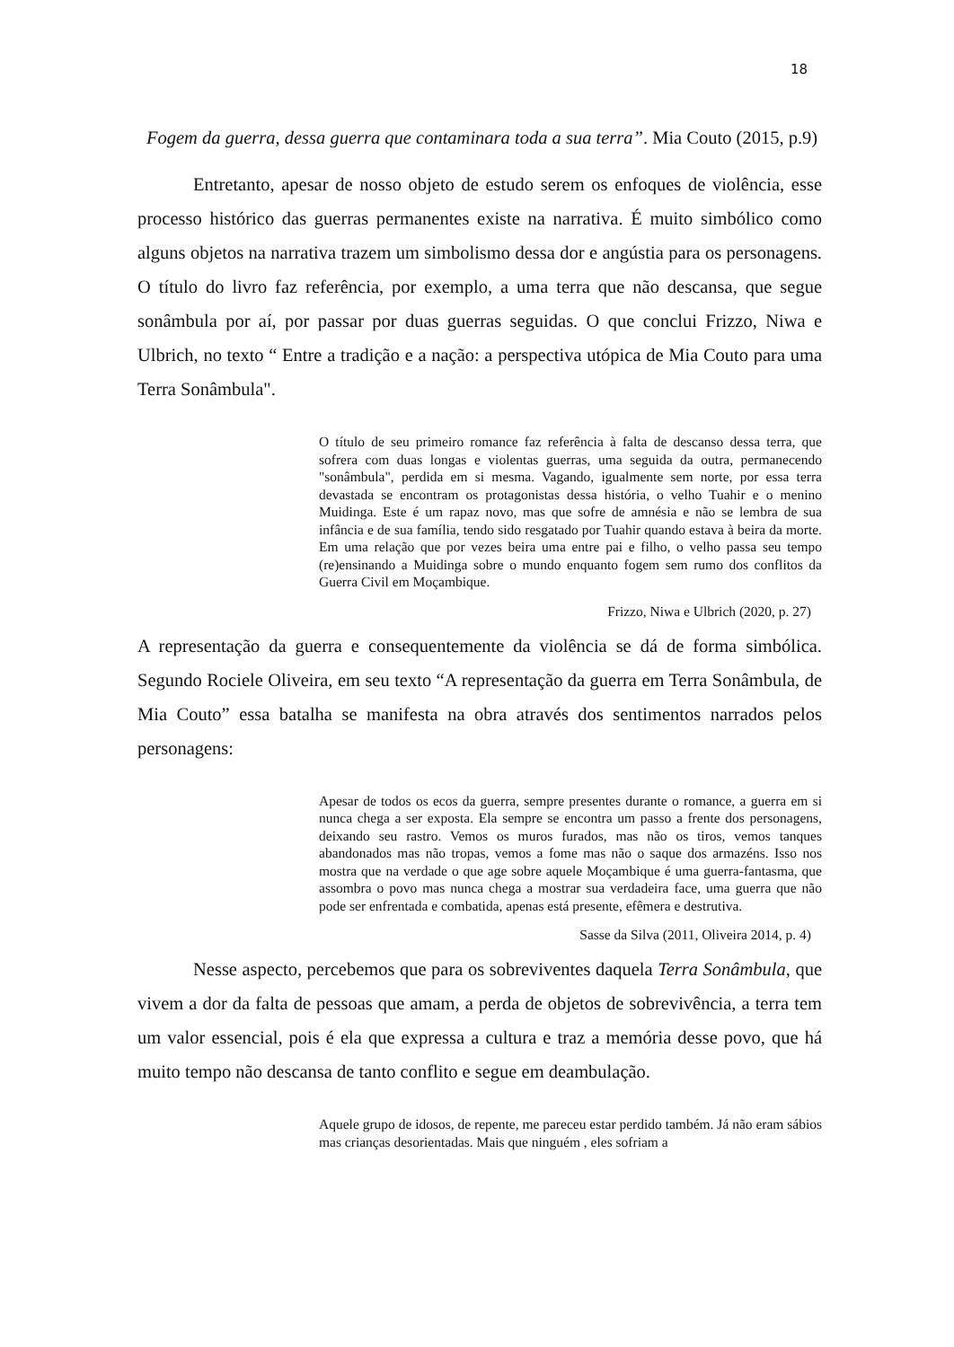18
Fogem da guerra, dessa guerra que contaminara toda a sua terra”. Mia Couto (2015, p.9)
Entretanto, apesar de nosso objeto de estudo serem os enfoques de violência, esse processo histórico das guerras permanentes existe na narrativa. É muito simbólico como alguns objetos na narrativa trazem um simbolismo dessa dor e angústia para os personagens. O título do livro faz referência, por exemplo, a uma terra que não descansa, que segue sonâmbula por aí, por passar por duas guerras seguidas. O que conclui Frizzo, Niwa e Ulbrich, no texto “ Entre a tradição e a nação: a perspectiva utópica de Mia Couto para uma Terra Sonâmbula".
O título de seu primeiro romance faz referência à falta de descanso dessa terra, que sofrera com duas longas e violentas guerras, uma seguida da outra, permanecendo "sonâmbula", perdida em si mesma. Vagando, igualmente sem norte, por essa terra devastada se encontram os protagonistas dessa história, o velho Tuahir e o menino Muidinga. Este é um rapaz novo, mas que sofre de amnésia e não se lembra de sua infância e de sua família, tendo sido resgatado por Tuahir quando estava à beira da morte. Em uma relação que por vezes beira uma entre pai e filho, o velho passa seu tempo (re)ensinando a Muidinga sobre o mundo enquanto fogem sem rumo dos conflitos da Guerra Civil em Moçambique.
Frizzo, Niwa e Ulbrich (2020, p. 27)
A representação da guerra e consequentemente da violência se dá de forma simbólica. Segundo Rociele Oliveira, em seu texto “A representação da guerra em Terra Sonâmbula, de Mia Couto” essa batalha se manifesta na obra através dos sentimentos narrados pelos personagens:
Apesar de todos os ecos da guerra, sempre presentes durante o romance, a guerra em si nunca chega a ser exposta. Ela sempre se encontra um passo a frente dos personagens, deixando seu rastro. Vemos os muros furados, mas não os tiros, vemos tanques abandonados mas não tropas, vemos a fome mas não o saque dos armazéns. Isso nos mostra que na verdade o que age sobre aquele Moçambique é uma guerra-fantasma, que assombra o povo mas nunca chega a mostrar sua verdadeira face, uma guerra que não pode ser enfrentada e combatida, apenas está presente, efêmera e destrutiva.
Sasse da Silva (2011, Oliveira 2014, p. 4)
Nesse aspecto, percebemos que para os sobreviventes daquela Terra Sonâmbula, que vivem a dor da falta de pessoas que amam, a perda de objetos de sobrevivência, a terra tem um valor essencial, pois é ela que expressa a cultura e traz a memória desse povo, que há muito tempo não descansa de tanto conflito e segue em deambulação.
Aquele grupo de idosos, de repente, me pareceu estar perdido também. Já não eram sábios mas crianças desorientadas. Mais que ninguém , eles sofriam a